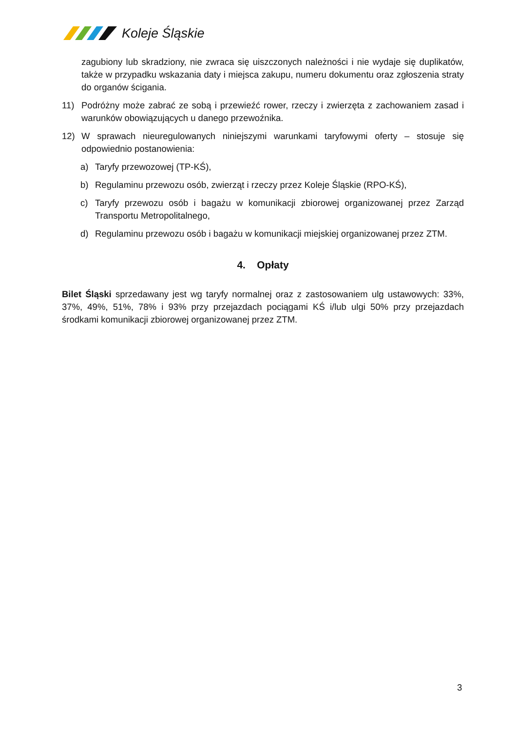Koleje Śląskie
zagubiony lub skradziony, nie zwraca się uiszczonych należności i nie wydaje się duplikatów, także w przypadku wskazania daty i miejsca zakupu, numeru dokumentu oraz zgłoszenia straty do organów ścigania.
11) Podróżny może zabrać ze sobą i przewieźć rower, rzeczy i zwierzęta z zachowaniem zasad i warunków obowiązujących u danego przewoźnika.
12) W sprawach nieuregulowanych niniejszymi warunkami taryfowymi oferty – stosuje się odpowiednio postanowienia:
a) Taryfy przewozowej (TP-KŚ),
b) Regulaminu przewozu osób, zwierząt i rzeczy przez Koleje Śląskie (RPO-KŚ),
c) Taryfy przewozu osób i bagażu w komunikacji zbiorowej organizowanej przez Zarząd Transportu Metropolitalnego,
d) Regulaminu przewozu osób i bagażu w komunikacji miejskiej organizowanej przez ZTM.
4. Opłaty
Bilet Śląski sprzedawany jest wg taryfy normalnej oraz z zastosowaniem ulg ustawowych: 33%, 37%, 49%, 51%, 78% i 93% przy przejazdach pociągami KŚ i/lub ulgi 50% przy przejazdach środkami komunikacji zbiorowej organizowanej przez ZTM.
3